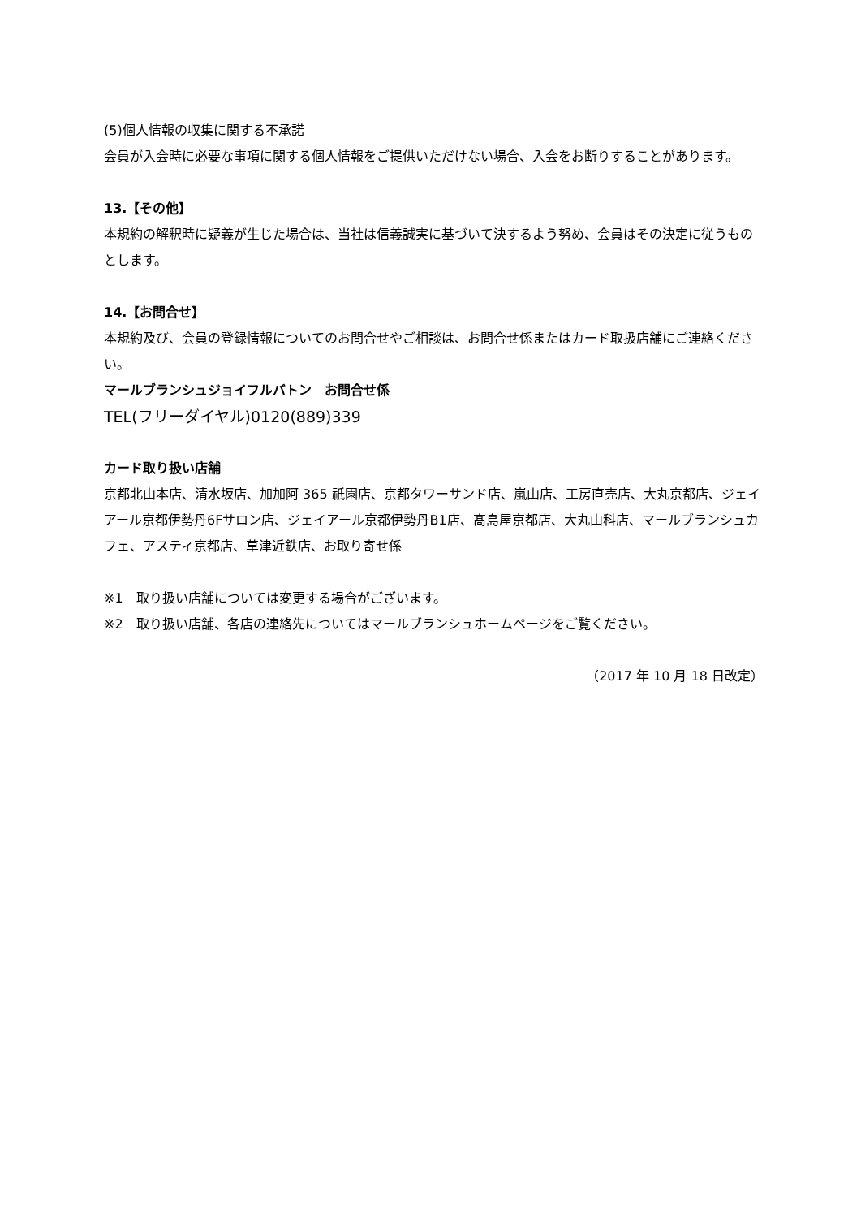(5)個人情報の収集に関する不承諾
会員が入会時に必要な事項に関する個人情報をご提供いただけない場合、入会をお断りすることがあります。
13.【その他】
本規約の解釈時に疑義が生じた場合は、当社は信義誠実に基づいて決するよう努め、会員はその決定に従うものとします。
14.【お問合せ】
本規約及び、会員の登録情報についてのお問合せやご相談は、お問合せ係またはカード取扱店舗にご連絡ください。
マールブランシュジョイフルバトン　お問合せ係
TEL(フリーダイヤル)0120(889)339
カード取り扱い店舗
京都北山本店、清水坂店、加加阿 365 祇園店、京都タワーサンド店、嵐山店、工房直売店、大丸京都店、ジェイアール京都伊勢丹6Fサロン店、ジェイアール京都伊勢丹B1店、髙島屋京都店、大丸山科店、マールブランシュカフェ、アスティ京都店、草津近鉄店、お取り寄せ係
※1　取り扱い店舗については変更する場合がございます。
※2　取り扱い店舗、各店の連絡先についてはマールブランシュホームページをご覧ください。
（2017 年 10 月 18 日改定）